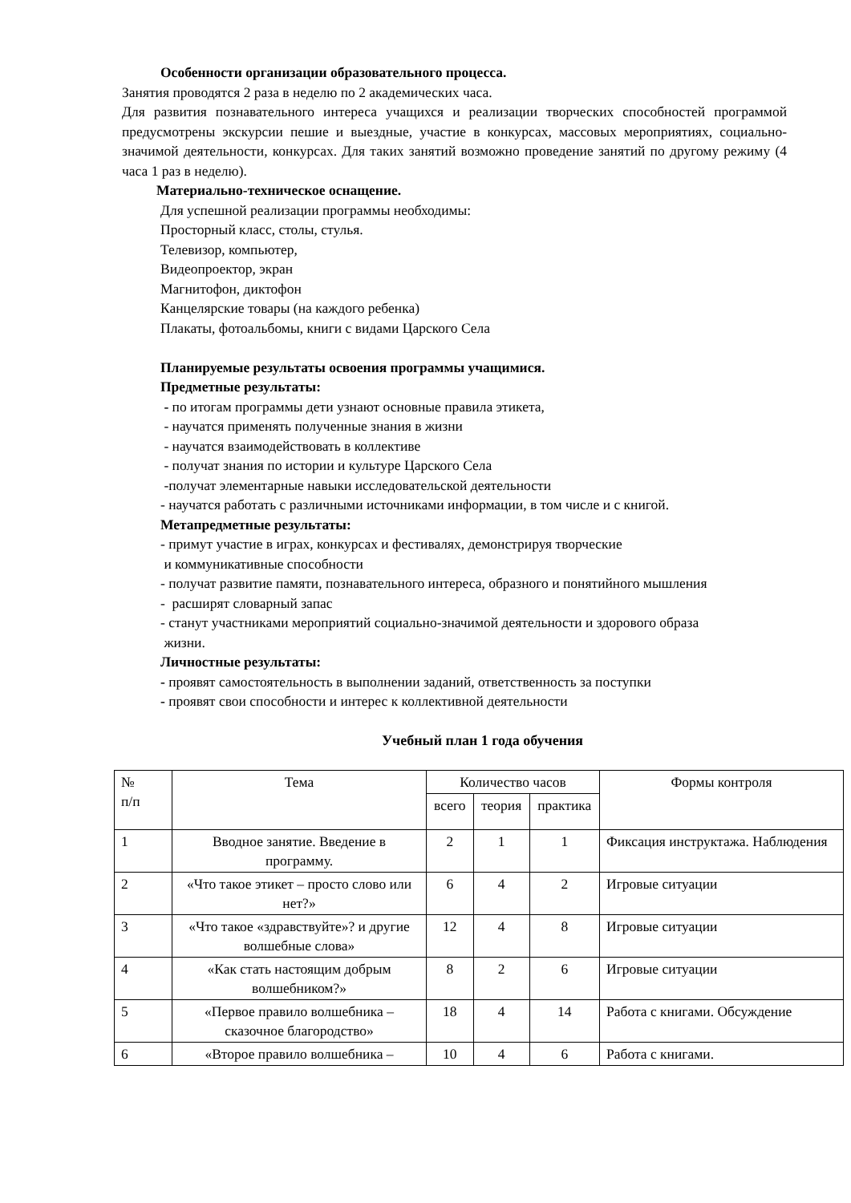Особенности организации образовательного процесса.
Занятия проводятся 2 раза в неделю по 2 академических часа.
Для развития познавательного интереса учащихся и реализации творческих способностей программой предусмотрены экскурсии пешие и выездные, участие в конкурсах, массовых мероприятиях, социально-значимой деятельности, конкурсах. Для таких занятий возможно проведение занятий по другому режиму (4 часа 1 раз в неделю).
Материально-техническое оснащение.
Для успешной реализации программы необходимы:
Просторный класс, столы, стулья.
Телевизор, компьютер,
Видеопроектор, экран
Магнитофон, диктофон
Канцелярские товары (на каждого ребенка)
Плакаты, фотоальбомы, книги с видами Царского Села
Планируемые результаты освоения программы учащимися.
Предметные результаты:
- по итогам программы дети узнают основные правила этикета,
- научатся применять полученные знания в жизни
- научатся взаимодействовать в коллективе
- получат знания по истории и культуре Царского Села
-получат элементарные навыки исследовательской деятельности
- научатся работать с различными источниками информации, в том числе и с книгой.
Метапредметные результаты:
- примут участие в играх, конкурсах и фестивалях, демонстрируя творческие
и коммуникативные способности
- получат развитие памяти, познавательного интереса, образного и понятийного мышления
- расширят словарный запас
- станут участниками мероприятий социально-значимой деятельности и здорового образа
жизни.
Личностные результаты:
- проявят самостоятельность в выполнении заданий, ответственность за поступки
- проявят свои способности и интерес к коллективной деятельности
Учебный план 1 года обучения
| № п/п | Тема | Количество часов | | | Формы контроля |
| | | всего | теория | практика | |
| 1 | Вводное занятие. Введение в программу. | 2 | 1 | 1 | Фиксация инструктажа. Наблюдения |
| 2 | «Что такое этикет – просто слово или нет?» | 6 | 4 | 2 | Игровые ситуации |
| 3 | «Что такое «здравствуйте»? и другие волшебные слова» | 12 | 4 | 8 | Игровые ситуации |
| 4 | «Как стать настоящим добрым волшебником?» | 8 | 2 | 6 | Игровые ситуации |
| 5 | «Первое правило волшебника – сказочное благородство» | 18 | 4 | 14 | Работа с книгами. Обсуждение |
| 6 | «Второе правило волшебника – | 10 | 4 | 6 | Работа с книгами. |